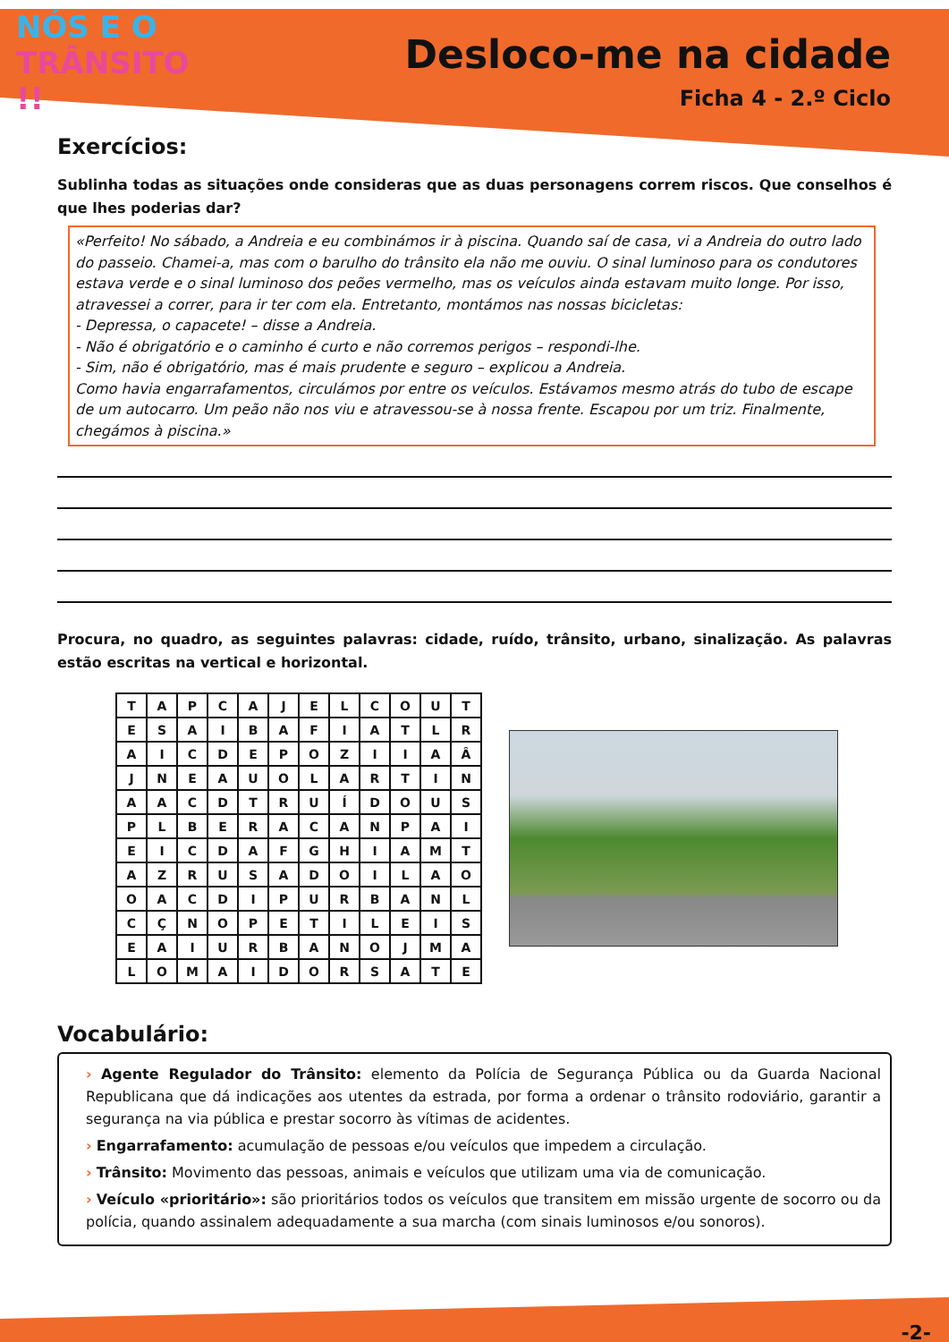NÓS E O
TRÂNSITO !!
Desloco-me na cidade
Ficha 4 - 2.º Ciclo
Exercícios:
Sublinha todas as situações onde consideras que as duas personagens correm riscos. Que conselhos é que lhes poderias dar?
«Perfeito! No sábado, a Andreia e eu combinámos ir à piscina. Quando saí de casa, vi a Andreia do outro lado do passeio. Chamei-a, mas com o barulho do trânsito ela não me ouviu. O sinal luminoso para os condutores estava verde e o sinal luminoso dos peões vermelho, mas os veículos ainda estavam muito longe. Por isso, atravessei a correr, para ir ter com ela. Entretanto, montámos nas nossas bicicletas:
- Depressa, o capacete! – disse a Andreia.
- Não é obrigatório e o caminho é curto e não corremos perigos – respondi-lhe.
- Sim, não é obrigatório, mas é mais prudente e seguro – explicou a Andreia.
Como havia engarrafamentos, circulámos por entre os veículos. Estávamos mesmo atrás do tubo de escape de um autocarro. Um peão não nos viu e atravessou-se à nossa frente. Escapou por um triz. Finalmente, chegámos à piscina.»
Procura, no quadro, as seguintes palavras: cidade, ruído, trânsito, urbano, sinalização. As palavras estão escritas na vertical e horizontal.
| T | A | P | C | A | J | E | L | C | O | U | T |
| E | S | A | I | B | A | F | I | A | T | L | R |
| A | I | C | D | E | P | O | Z | I | I | A | Â |
| J | N | E | A | U | O | L | A | R | T | I | N |
| A | A | C | D | T | R | U | Í | D | O | U | S |
| P | L | B | E | R | A | C | A | N | P | A | I |
| E | I | C | D | A | F | G | H | I | A | M | T |
| A | Z | R | U | S | A | D | O | I | L | A | O |
| O | A | C | D | I | P | U | R | B | A | N | L |
| C | Ç | N | O | P | E | T | I | L | E | I | S |
| E | A | I | U | R | B | A | N | O | J | M | A |
| L | O | M | A | I | D | O | R | S | A | T | E |
Vocabulário:
› Agente Regulador do Trânsito: elemento da Polícia de Segurança Pública ou da Guarda Nacional Republicana que dá indicações aos utentes da estrada, por forma a ordenar o trânsito rodoviário, garantir a segurança na via pública e prestar socorro às vítimas de acidentes.
› Engarrafamento: acumulação de pessoas e/ou veículos que impedem a circulação.
› Trânsito: Movimento das pessoas, animais e veículos que utilizam uma via de comunicação.
› Veículo «prioritário»: são prioritários todos os veículos que transitem em missão urgente de socorro ou da polícia, quando assinalem adequadamente a sua marcha (com sinais luminosos e/ou sonoros).
-2-